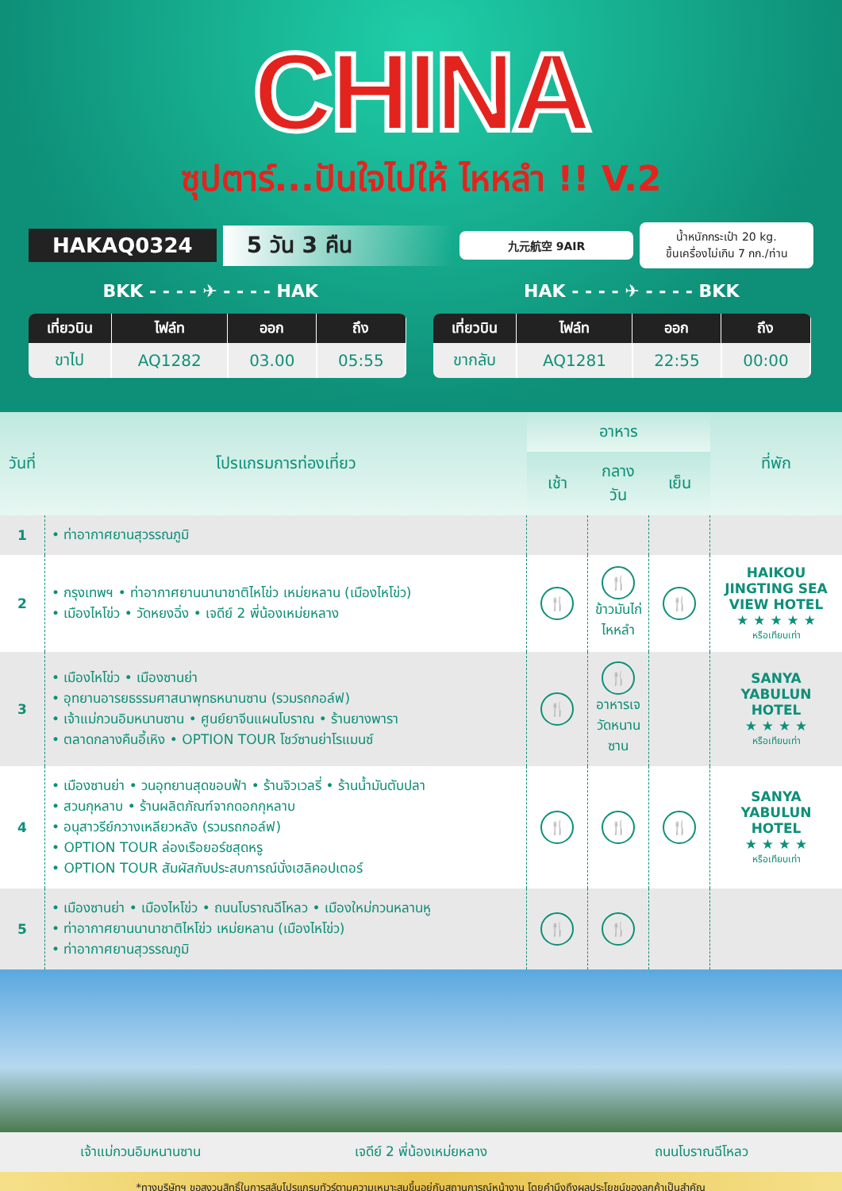CHINA
ซุปตาร์...ปันใจไปให้ ไหหลำ !! V.2
HAKAQ0324 5 วัน 3 คืน
九元航空 9AIR
น้ำหนักกระเป๋า 20 kg.
ขึ้นเครื่องไม่เกิน 7 กก./ท่าน
BKK - - - - ✈ - - - - HAK HAK - - - - ✈ - - - - BKK
| เที่ยวบิน | ไฟล์ท | ออก | ถึง |
| --- | --- | --- | --- |
| ขาไป | AQ1282 | 03.00 | 05:55 |
| เที่ยวบิน | ไฟล์ท | ออก | ถึง |
| --- | --- | --- | --- |
| ขากลับ | AQ1281 | 22:55 | 00:00 |
| วันที่ | โปรแกรมการท่องเที่ยว | อาหาร | | | ที่พัก |
| --- | --- | --- | --- | --- | --- |
| | | เช้า | กลางวัน | เย็น | |
| 1 | • ท่าอากาศยานสุวรรณภูมิ | | | | |
| 2 | • กรุงเทพฯ • ท่าอากาศยานนานาชาติไหโข่ว เหม่ยหลาน (เมืองไหโข่ว) • เมืองไหโข่ว • วัดหยงฉิ่ง • เจดีย์ 2 พี่น้องเหม่ยหลาง | 🍴 | 🍴 ข้าวมันไก่ไหหลำ | 🍴 | HAIKOU JINGTING SEA VIEW HOTEL ★ ★ ★ ★ ★ หรือเทียบเท่า |
| 3 | • เมืองไหโข่ว • เมืองซานย่า • อุทยานอารยธรรมศาสนาพุทธหนานซาน (รวมรถกอล์ฟ) • เจ้าแม่กวนอิมหนานซาน • ศูนย์ยาจีนแผนโบราณ • ร้านยางพารา • ตลาดกลางคืนอี้เหิง • OPTION TOUR โชว์ซานย่าโรแมนซ์ | 🍴 | 🍴 อาหารเจ วัดหนานซาน | | SANYA YABULUN HOTEL ★ ★ ★ ★ หรือเทียบเท่า |
| 4 | • เมืองซานย่า • วนอุทยานสุดขอบฟ้า • ร้านจิวเวลรี่ • ร้านน้ำมันตับปลา • สวนกุหลาบ • ร้านผลิตภัณฑ์จากดอกกุหลาบ • อนุสาวรีย์กวางเหลียวหลัง (รวมรถกอล์ฟ) • OPTION TOUR ล่องเรือยอร์ชสุดหรู • OPTION TOUR สัมผัสกับประสบการณ์นั่งเฮลิคอปเตอร์ | 🍴 | 🍴 | 🍴 | SANYA YABULUN HOTEL ★ ★ ★ ★ หรือเทียบเท่า |
| 5 | • เมืองซานย่า • เมืองไหโข่ว • ถนนโบราณฉีโหลว • เมืองใหม่กวนหลานหู • ท่าอากาศยานนานาชาติไหโข่ว เหม่ยหลาน (เมืองไหโข่ว) • ท่าอากาศยานสุวรรณภูมิ | 🍴 | 🍴 | | |
เจ้าแม่กวนอิมหนานซาน เจดีย์ 2 พี่น้องเหม่ยหลาง ถนนโบราณฉีโหลว
*ทางบริษัทฯ ขอสงวนสิทธิ์ในการสลับโปรแกรมทัวร์ตามความเหมาะสมขึ้นอยู่กับสถานการณ์หน้างาน โดยคำนึงถึงผลประโยชน์ของลูกค้าเป็นสำคัญ